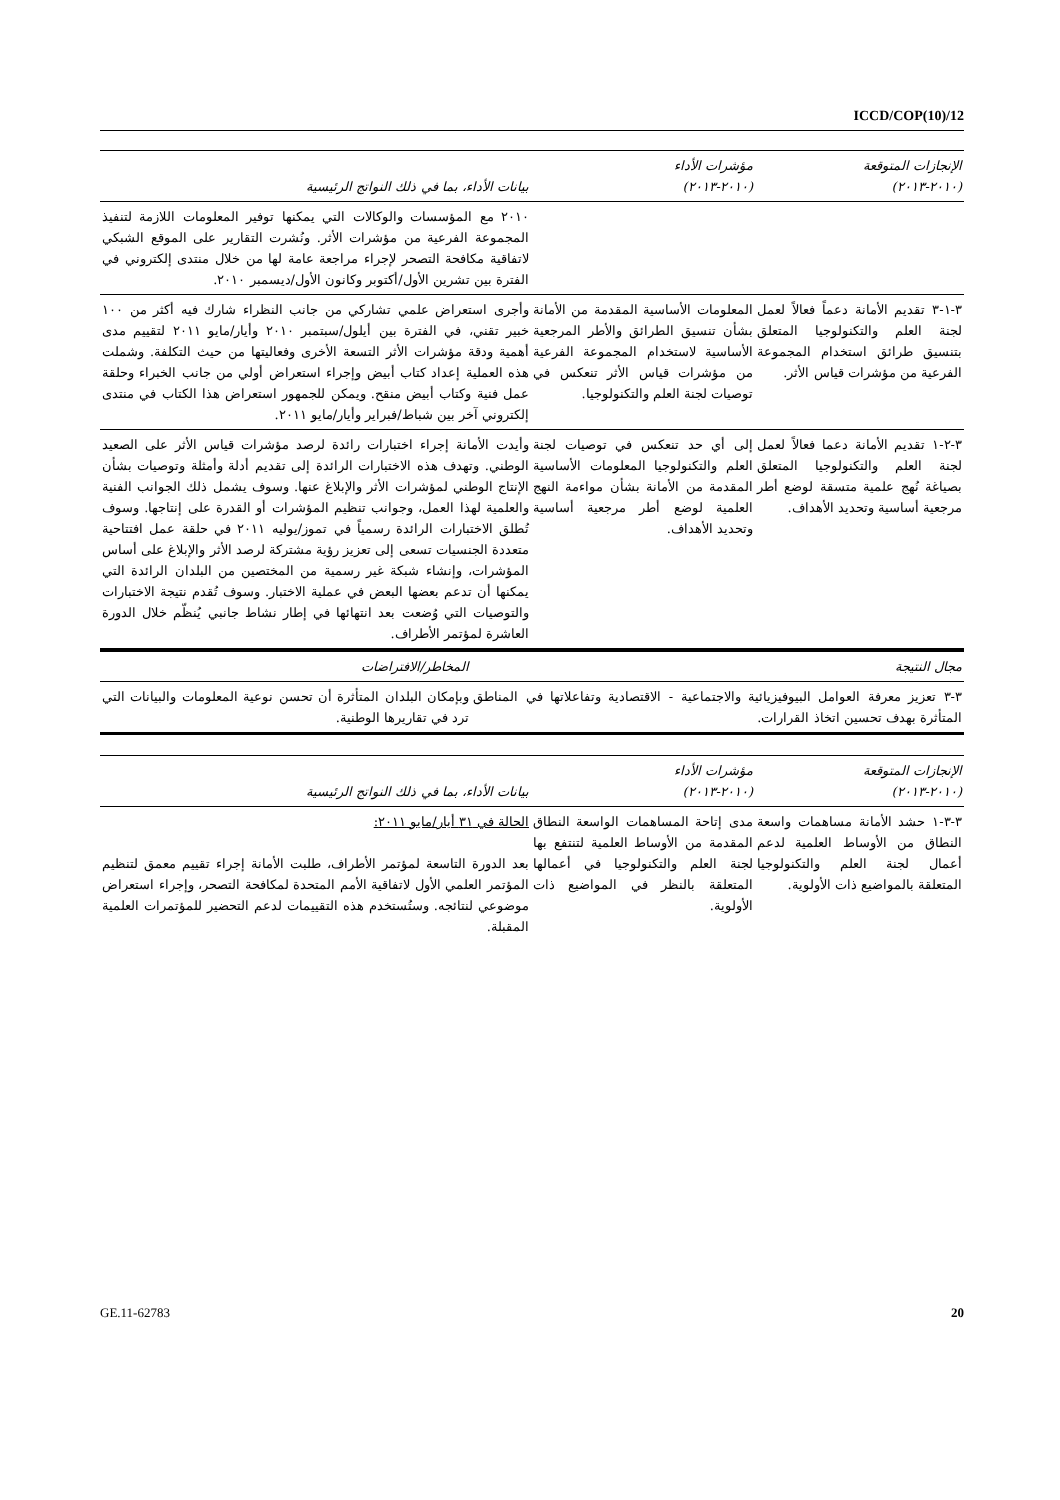ICCD/COP(10)/12
| الإنجازات المتوقعة (٢٠١٠-٢٠١٣) | مؤشرات الأداء (٢٠١٠-٢٠١٣) | بيانات الأداء، بما في ذلك النواتج الرئيسية |
| --- | --- | --- |
| | | ٢٠١٠ مع المؤسسات والوكالات التي يمكنها توفير المعلومات اللازمة لتنفيذ المجموعة الفرعية من مؤشرات الأثر. ونُشرت التقارير على الموقع الشبكي لاتفاقية مكافحة التصحر لإجراء مراجعة عامة لها من خلال منتدى إلكتروني في الفترة بين تشرين الأول/أكتوبر وكانون الأول/ديسمبر ٢٠١٠. |
| ٣-١-٣ تقديم الأمانة دعماً فعالاً لعمل لجنة العلم والتكنولوجيا المتعلق بتنسيق طرائق استخدام المجموعة الفرعية من مؤشرات قياس الأثر. | المعلومات الأساسية المقدمة من الأمانة بشأن تنسيق الطرائق والأطر المرجعية الأساسية لاستخدام المجموعة الفرعية من مؤشرات قياس الأثر تنعكس في توصيات لجنة العلم والتكنولوجيا. | وأجرى استعراض علمي تشاركي من جانب النظراء شارك فيه أكثر من ١٠٠ خبير تقني، في الفترة بين أيلول/سبتمبر ٢٠١٠ وأيار/مايو ٢٠١١ لتقييم مدى أهمية ودقة مؤشرات الأثر التسعة الأخرى وفعاليتها من حيث التكلفة. وشملت هذه العملية إعداد كتاب أبيض وإجراء استعراض أولي من جانب الخبراء وحلقة عمل فنية وكتاب أبيض منقح. ويمكن للجمهور استعراض هذا الكتاب في منتدى إلكتروني آخر بين شباط/فبراير وأيار/مايو ٢٠١١. |
| ٣-٢-١ تقديم الأمانة دعما فعالاً لعمل لجنة العلم والتكنولوجيا المتعلق بصياغة نُهج علمية متسقة لوضع أطر مرجعية أساسية وتحديد الأهداف. | إلى أي حد تنعكس في توصيات لجنة العلم والتكنولوجيا المعلومات الأساسية المقدمة من الأمانة بشأن مواءمة النهج العلمية لوضع أطر مرجعية أساسية وتحديد الأهداف. | وأيدت الأمانة إجراء اختبارات رائدة لرصد مؤشرات قياس الأثر على الصعيد الوطني. وتهدف هذه الاختبارات الرائدة إلى تقديم أدلة وأمثلة وتوصيات بشأن الإنتاج الوطني لمؤشرات الأثر والإبلاغ عنها. وسوف يشمل ذلك الجوانب الفنية والعلمية لهذا العمل، وجوانب تنظيم المؤشرات أو القدرة على إنتاجها. وسوف تُطلق الاختبارات الرائدة رسمياً في تموز/يوليه ٢٠١١ في حلقة عمل افتتاحية متعددة الجنسيات تسعى إلى تعزيز رؤية مشتركة لرصد الأثر والإبلاغ على أساس المؤشرات، وإنشاء شبكة غير رسمية من المختصين من البلدان الرائدة التي يمكنها أن تدعم بعضها البعض في عملية الاختبار. وسوف تُقدم نتيجة الاختبارات والتوصيات التي وُضعت بعد انتهائها في إطار نشاط جانبي يُنظّم خلال الدورة العاشرة لمؤتمر الأطراف. |
| مجال النتيجة | المخاطر/الافتراضات |
| --- | --- |
| ٣-٣ تعزيز معرفة العوامل البيوفيزيائية والاجتماعية - الاقتصادية وتفاعلاتها في المناطق المتأثرة بهدف تحسين اتخاذ القرارات. | وبإمكان البلدان المتأثرة أن تحسن نوعية المعلومات والبيانات التي ترد في تقاريرها الوطنية. |
| الإنجازات المتوقعة (٢٠١٠-٢٠١٣) | مؤشرات الأداء (٢٠١٠-٢٠١٣) | بيانات الأداء، بما في ذلك النواتج الرئيسية |
| --- | --- | --- |
| ٣-٣-١ حشد الأمانة مساهمات واسعة النطاق من الأوساط العلمية لدعم أعمال لجنة العلم والتكنولوجيا المتعلقة بالمواضيع ذات الأولوية. | مدى إتاحة المساهمات الواسعة النطاق المقدمة من الأوساط العلمية لتنتفع بها لجنة العلم والتكنولوجيا في أعمالها المتعلقة بالنظر في المواضيع ذات الأولوية. | الحالة في ٣١ أيار/مايو ٢٠١١: بعد الدورة التاسعة لمؤتمر الأطراف، طلبت الأمانة إجراء تقييم معمق لتنظيم المؤتمر العلمي الأول لاتفاقية الأمم المتحدة لمكافحة التصحر، وإجراء استعراض موضوعي لنتائجه. وستُستخدم هذه التقييمات لدعم التحضير للمؤتمرات العلمية المقبلة. |
GE.11-62783 20